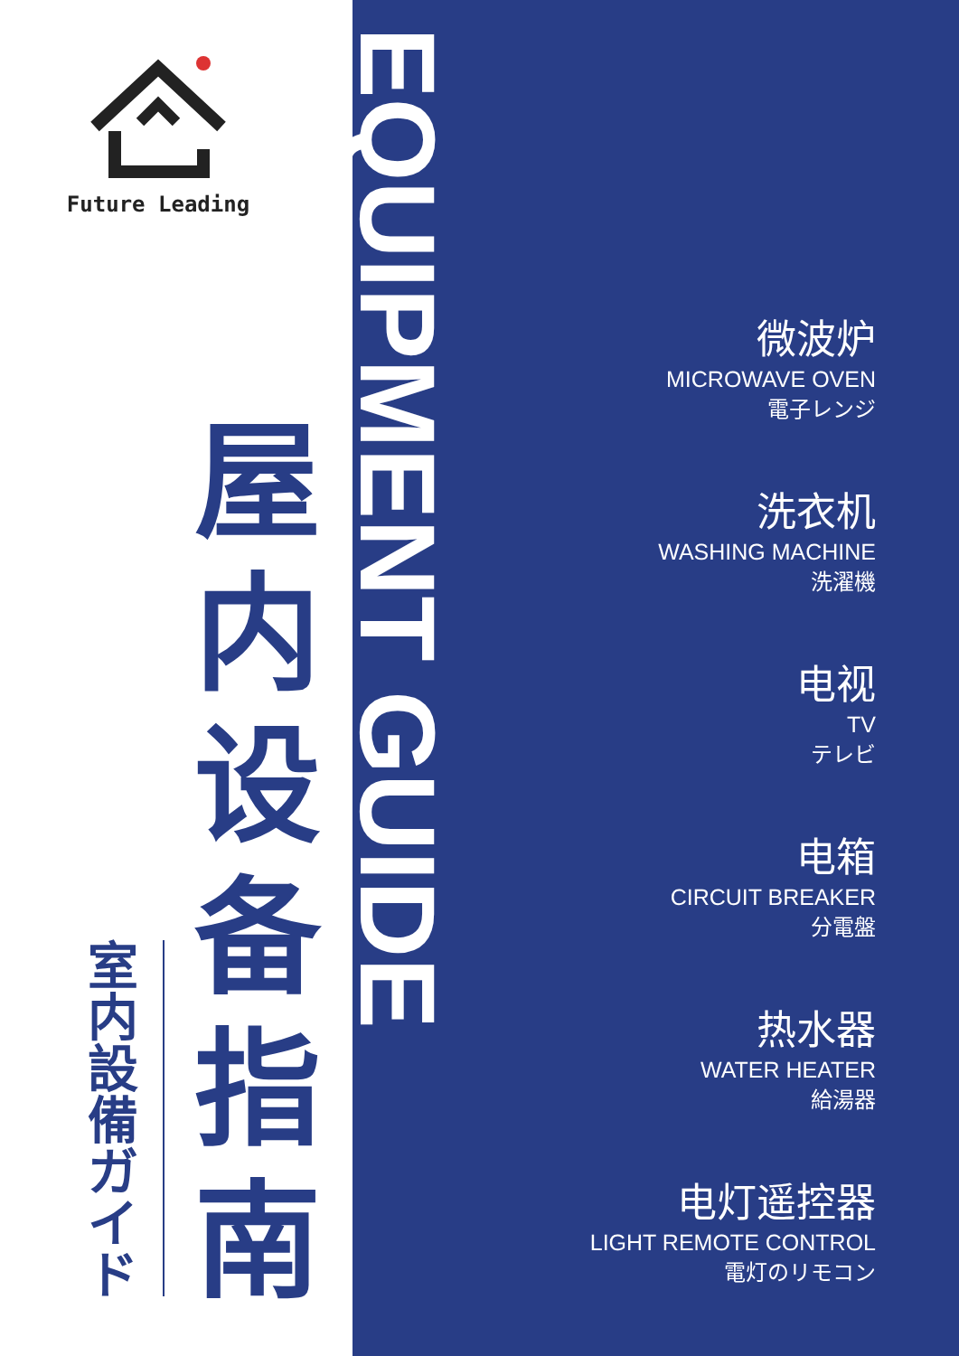Future Leading
屋
内
设
备
指
南
室
内
設
備
ガ
イ
ド
EQUIPMENT GUIDE
微波炉
MICROWAVE OVEN
電子レンジ
洗衣机
WASHING MACHINE
洗濯機
电视
TV
テレビ
电箱
CIRCUIT BREAKER
分電盤
热水器
WATER HEATER
給湯器
电灯遥控器
LIGHT REMOTE CONTROL
電灯のリモコン